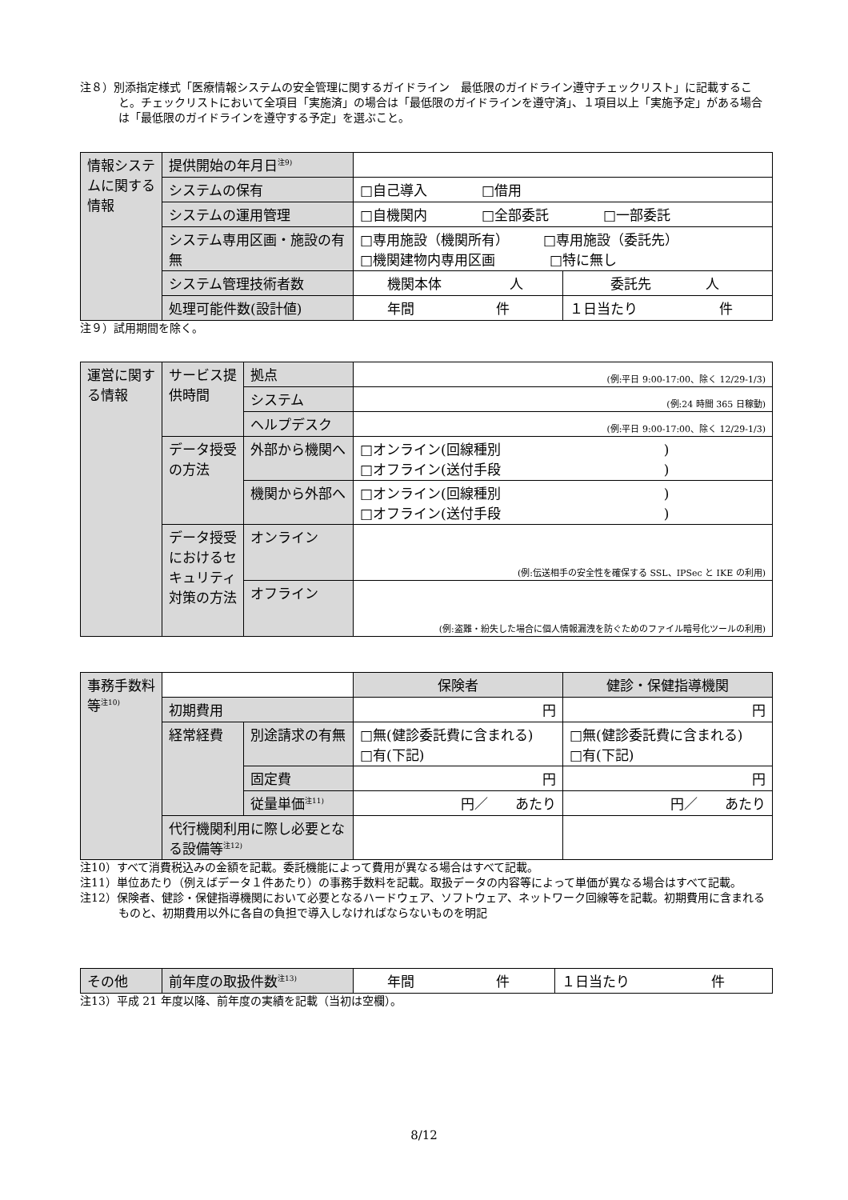注８）別添指定様式「医療情報システムの安全管理に関するガイドライン　最低限のガイドライン遵守チェックリスト」に記載すること。チェックリストにおいて全項目「実施済」の場合は「最低限のガイドラインを遵守済」、１項目以上「実施予定」がある場合は「最低限のガイドラインを遵守する予定」を選ぶこと。
| 情報システムに関する情報 | 提供開始の年月日<sup>注9)</sup> | | |
| | システムの保有 | □自己導入 □借用 | |
| | システムの運用管理 | □自機関内 □全部委託 □一部委託 | |
| | システム専用区画・施設の有無 | □専用施設（機関所有） □専用施設（委託先） □機関建物内専用区画 □特に無し | |
| | システム管理技術者数 | 機関本体 人 | 委託先 人 |
| | 処理可能件数(設計値) | 年間 件 | １日当たり 件 |
注９）試用期間を除く。
| 運営に関する情報 | サービス提供時間 | 拠点 | (例:平日 9:00-17:00、除く 12/29-1/3) |
| | | システム | (例:24 時間 365 日稼動) |
| | | ヘルプデスク | (例:平日 9:00-17:00、除く 12/29-1/3) |
| | データ授受の方法 | 外部から機関へ | □オンライン(回線種別 ) □オフライン(送付手段 ) |
| | | 機関から外部へ | □オンライン(回線種別 ) □オフライン(送付手段 ) |
| | データ授受におけるセキュリティ対策の方法 | オンライン | (例:伝送相手の安全性を確保する SSL、IPSec と IKE の利用) |
| | | オフライン | (例:盗難・紛失した場合に個人情報漏洩を防ぐためのファイル暗号化ツールの利用) |
| 事務手数料等<sup>注10)</sup> | | | 保険者 | 健診・保健指導機関 |
| | 初期費用 | | 円 | 円 |
| | 経常経費 | 別途請求の有無 | □無(健診委託費に含まれる) □有(下記) | □無(健診委託費に含まれる) □有(下記) |
| | | 固定費 | 円 | 円 |
| | | 従量単価<sup>注11)</sup> | 円／ あたり | 円／ あたり |
| | 代行機関利用に際し必要となる設備等<sup>注12)</sup> | | | |
注10）すべて消費税込みの金額を記載。委託機能によって費用が異なる場合はすべて記載。
注11）単位あたり（例えばデータ１件あたり）の事務手数料を記載。取扱データの内容等によって単価が異なる場合はすべて記載。
注12）保険者、健診・保健指導機関において必要となるハードウェア、ソフトウェア、ネットワーク回線等を記載。初期費用に含まれるものと、初期費用以外に各自の負担で導入しなければならないものを明記
| その他 | 前年度の取扱件数<sup>注13)</sup> | 年間 件 | １日当たり 件 |
注13）平成 21 年度以降、前年度の実績を記載（当初は空欄）。
8/12